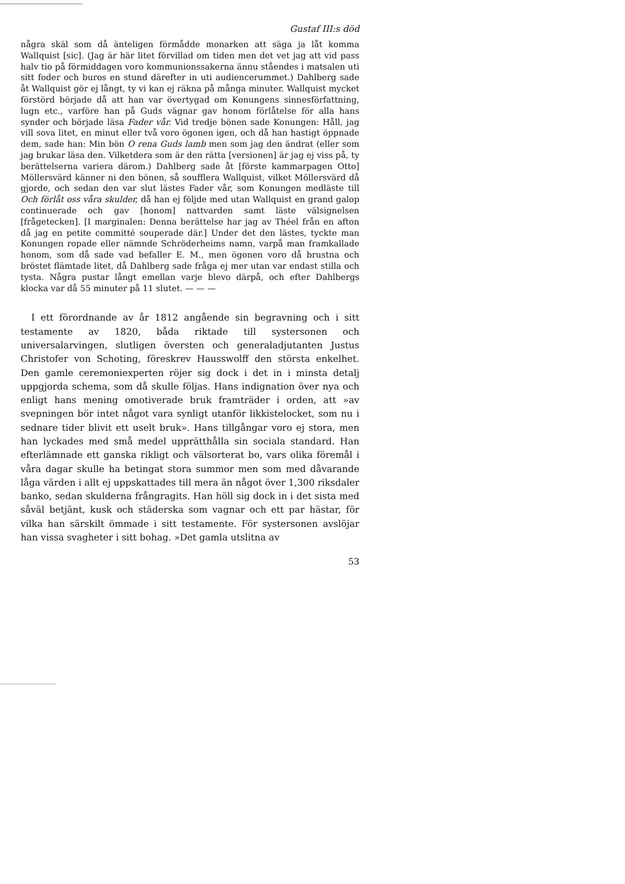Gustaf III:s död
några skäl som då änteligen förmådde monarken att säga ja låt komma Wallquist [sic]. (Jag är här litet förvillad om tiden men det vet jag att vid pass halv tio på förmiddagen voro kommunionssakerna ännu ståendes i matsalen uti sitt foder och buros en stund därefter in uti audiencerummet.) Dahlberg sade åt Wallquist gör ej långt, ty vi kan ej räkna på många minuter. Wallquist mycket förstörd började då att han var övertygad om Konungens sinnesförfattning, lugn etc., varföre han på Guds vägnar gav honom förlåtelse för alla hans synder och började läsa Fader vår. Vid tredje bönen sade Konungen: Håll, jag vill sova litet, en minut eller två voro ögonen igen, och då han hastigt öppnade dem, sade han: Min bön O rena Guds lamb men som jag den ändrat (eller som jag brukar läsa den. Vilketdera som är den rätta [versionen] är jag ej viss på, ty berättelserna variera därom.) Dahlberg sade åt [förste kammarpagen Otto] Möllersvärd känner ni den bönen, så soufflera Wallquist, vilket Möllersvärd då gjorde, och sedan den var slut lästes Fader vår, som Konungen medläste till Och förlåt oss våra skulder, då han ej följde med utan Wallquist en grand galop continuerade och gav [honom] nattvarden samt läste välsignelsen [frågetecken]. [I marginalen: Denna berättelse har jag av Théel från en afton då jag en petite committé souperade där.] Under det den lästes, tyckte man Konungen ropade eller nämnde Schröderheims namn, varpå man framkallade honom, som då sade vad befaller E. M., men ögonen voro då brustna och bröstet flämtade litet, då Dahlberg sade fråga ej mer utan var endast stilla och tysta. Några pustar långt emellan varje blevo därpå, och efter Dahlbergs klocka var då 55 minuter på 11 slutet. — — —
I ett förordnande av år 1812 angående sin begravning och i sitt testamente av 1820, båda riktade till systersonen och universalarvingen, slutligen översten och generaladjutanten Justus Christofer von Schoting, föreskrev Hausswolff den största enkelhet. Den gamle ceremoniexperten röjer sig dock i det in i minsta detalj uppgjorda schema, som då skulle följas. Hans indignation över nya och enligt hans mening omotiverade bruk framträder i orden, att »av svepningen bör intet något vara synligt utanför likkistelocket, som nu i sednare tider blivit ett uselt bruk». Hans tillgångar voro ej stora, men han lyckades med små medel upprätthålla sin sociala standard. Han efterlämnade ett ganska rikligt och välsorterat bo, vars olika föremål i våra dagar skulle ha betingat stora summor men som med dåvarande låga värden i allt ej uppskattades till mera än något över 1,300 riksdaler banko, sedan skulderna frångragits. Han höll sig dock in i det sista med såväl betjänt, kusk och städerska som vagnar och ett par hästar, för vilka han särskilt ömmade i sitt testamente. För systersonen avslöjar han vissa svagheter i sitt bohag. »Det gamla utslitna av
53